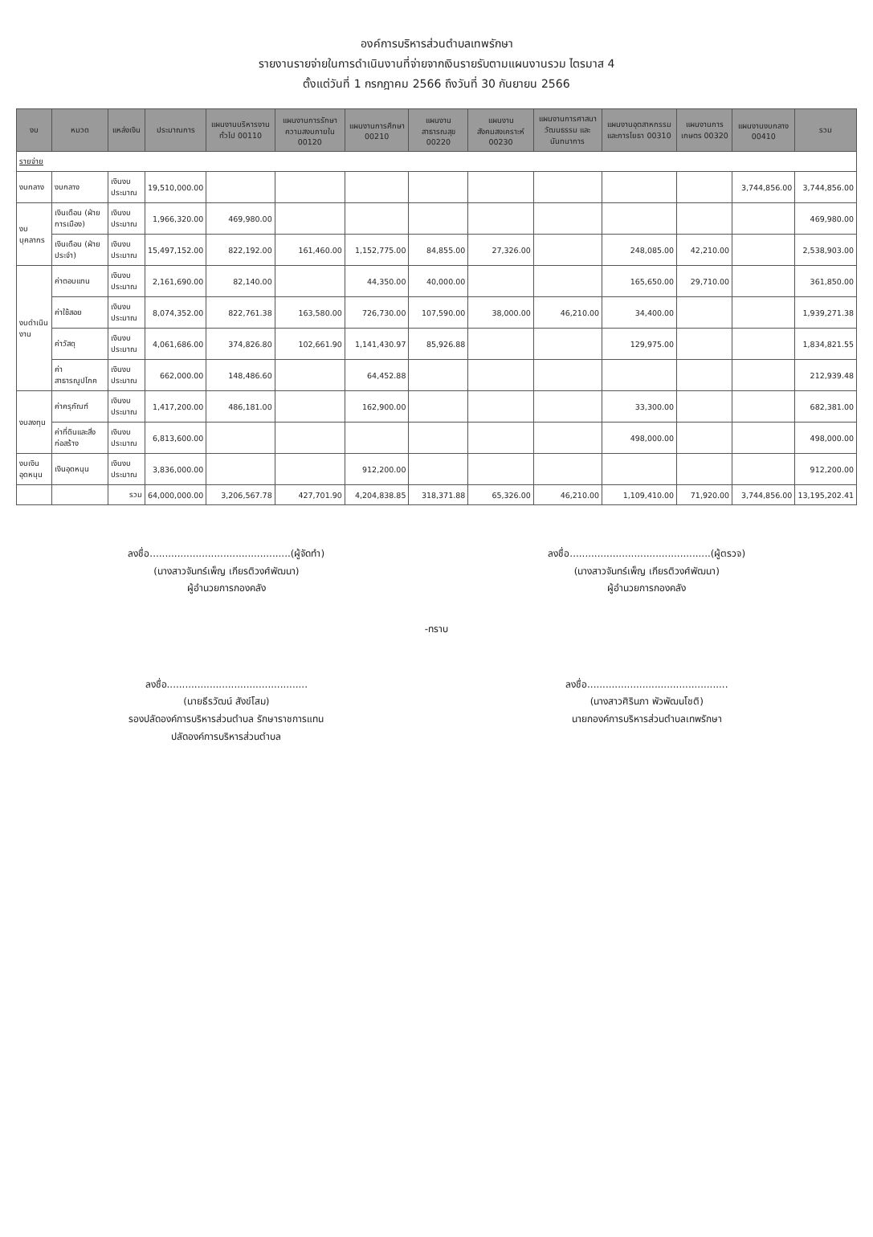องค์การบริหารส่วนตำบลเทพรักษา
รายงานรายจ่ายในการดำเนินงานที่จ่ายจากเงินรายรับตามแผนงานรวม ไตรมาส 4
ตั้งแต่วันที่ 1 กรกฎาคม 2566 ถึงวันที่ 30 กันยายน 2566
| งบ | หมวด | แหล่งเงิน | ประมาณการ | แผนงานบริหารงานทั่วไป 00110 | แผนงานการรักษาความสงบภายใน 00120 | แผนงานการศึกษา 00210 | แผนงานสาธารณสุข 00220 | แผนงานสังคมสงเคราะห์ 00230 | แผนงานการศาสนา วัฒนธรรม และนันทนาการ | แผนงานอุตสาหกรรมและการโยธา 00310 | แผนงานการเกษตร 00320 | แผนงานงบกลาง 00410 | รวม |
| --- | --- | --- | --- | --- | --- | --- | --- | --- | --- | --- | --- | --- | --- |
| รายจ่าย | | | | | | | | | | | | | |
| งบกลาง | งบกลาง | เงินงบประมาณ | 19,510,000.00 | | | | | | | | | 3,744,856.00 | 3,744,856.00 |
| งบบุคลากร | เงินเดือน (ฝ่ายการเมือง) | เงินงบประมาณ | 1,966,320.00 | 469,980.00 | | | | | | | | | 469,980.00 |
| | เงินเดือน (ฝ่ายประจำ) | เงินงบประมาณ | 15,497,152.00 | 822,192.00 | 161,460.00 | 1,152,775.00 | 84,855.00 | 27,326.00 | | 248,085.00 | 42,210.00 | | 2,538,903.00 |
| งบดำเนินงาน | ค่าตอบแทน | เงินงบประมาณ | 2,161,690.00 | 82,140.00 | | 44,350.00 | 40,000.00 | | | 165,650.00 | 29,710.00 | | 361,850.00 |
| | ค่าใช้สอย | เงินงบประมาณ | 8,074,352.00 | 822,761.38 | 163,580.00 | 726,730.00 | 107,590.00 | 38,000.00 | 46,210.00 | 34,400.00 | | | 1,939,271.38 |
| | ค่าวัสดุ | เงินงบประมาณ | 4,061,686.00 | 374,826.80 | 102,661.90 | 1,141,430.97 | 85,926.88 | | | 129,975.00 | | | 1,834,821.55 |
| | ค่าสาธารณูปโภค | เงินงบประมาณ | 662,000.00 | 148,486.60 | | 64,452.88 | | | | | | | 212,939.48 |
| งบลงทุน | ค่าครุภัณฑ์ | เงินงบประมาณ | 1,417,200.00 | 486,181.00 | | 162,900.00 | | | | 33,300.00 | | | 682,381.00 |
| | ค่าที่ดินและสิ่งก่อสร้าง | เงินงบประมาณ | 6,813,600.00 | | | | | | | 498,000.00 | | | 498,000.00 |
| งบเงินอุดหนุน | เงินอุดหนุน | เงินงบประมาณ | 3,836,000.00 | | | 912,200.00 | | | | | | | 912,200.00 |
| | | รวม | 64,000,000.00 | 3,206,567.78 | 427,701.90 | 4,204,838.85 | 318,371.88 | 65,326.00 | 46,210.00 | 1,109,410.00 | 71,920.00 | 3,744,856.00 | 13,195,202.41 |
ลงชื่อ..............................................(ผู้จัดทำ)
(นางสาวจันทร์เพ็ญ เกียรติวงศ์พัฒนา)
ผู้อำนวยการกองคลัง
ลงชื่อ..............................................(ผู้ตรวจ)
(นางสาวจันทร์เพ็ญ เกียรติวงศ์พัฒนา)
ผู้อำนวยการกองคลัง
-ทราบ
ลงชื่อ..............................................
(นายธีรวัฒน์ สังข์โสม)
รองปลัดองค์การบริหารส่วนตำบล รักษาราชการแทน
ปลัดองค์การบริหารส่วนตำบล
ลงชื่อ..............................................
(นางสาวศิรินภา พัวพัฒนโชติ)
นายกองค์การบริหารส่วนตำบลเทพรักษา